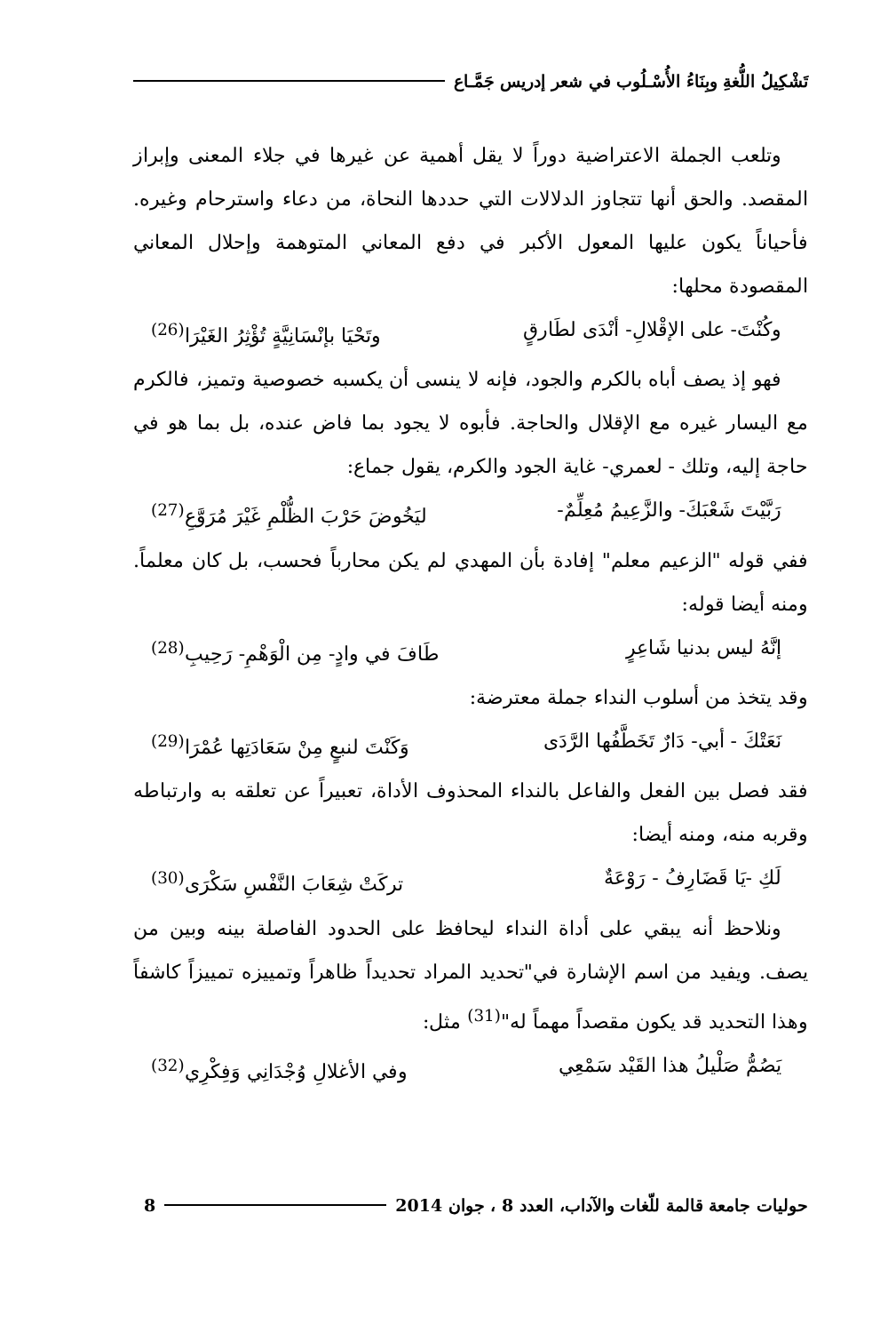تَشْكِيلُ اللُّغةِ وبِنَاءُ الأُسْـلُوب في شعر إدريس جَمَّـاع
وتلعب الجملة الاعتراضية دوراً لا يقل أهمية عن غيرها في جلاء المعنى وإبراز المقصد. والحق أنها تتجاوز الدلالات التي حددها النحاة، من دعاء واسترحام وغيره. فأحياناً يكون عليها المعول الأكبر في دفع المعاني المتوهمة وإحلال المعاني المقصودة محلها:
وكُنْتَ- على الإقْلالِ- أنْدَى لطَارقٍ وتَحْيَا بإنْسَانِيَّةٍ تُؤْثِرُ الغَيْرَا<sup>(26)</sup>
فهو إذ يصف أباه بالكرم والجود، فإنه لا ينسى أن يكسبه خصوصية وتميز، فالكرم مع اليسار غيره مع الإقلال والحاجة. فأبوه لا يجود بما فاض عنده، بل بما هو في حاجة إليه، وتلك - لعمري- غاية الجود والكرم، يقول جماع:
رَبَّيْتَ شَعْبَكَ- والزَّعِيمُ مُعِلِّمٌ- ليَخُوضَ حَرْبَ الظُّلْمِ غَيْرَ مُرَوَّعِ<sup>(27)</sup>
ففي قوله "الزعيم معلم" إفادة بأن المهدي لم يكن محارباً فحسب، بل كان معلماً. ومنه أيضا قوله:
إنَّهُ ليس بدنيا شَاعِرٍ طَافَ في وادٍ- مِن الْوَهْمِ- رَحِيبِ<sup>(28)</sup>
وقد يتخذ من أسلوب النداء جملة معترضة:
نَعَتْكَ - أبي- دَارٌ تَخَطَّفُها الرَّدَى وَكَنْتَ لنبعٍ مِنْ سَعَادَتِها عُمْرَا<sup>(29)</sup>
فقد فصل بين الفعل والفاعل بالنداء المحذوف الأداة، تعبيراً عن تعلقه به وارتباطه وقربه منه، ومنه أيضا:
لَكِ -يَا قَضَارِفُ - رَوْعَةٌ تركَتْ شِعَابَ النَّفْسِ سَكْرَى<sup>(30)</sup>
ونلاحظ أنه يبقي على أداة النداء ليحافظ على الحدود الفاصلة بينه وبين من يصف. ويفيد من اسم الإشارة في"تحديد المراد تحديداً ظاهراً وتمييزه تمييزاً كاشفاً وهذا التحديد قد يكون مقصداً مهماً له"<sup>(31)</sup> مثل:
يَصُمُّ صَلْيلُ هذا القَيْد سَمْعِي وفي الأغلالِ وُجْدَانِي وَفِكْرِي<sup>(32)</sup>
حوليات جامعة قالمة للّغات والآداب، العدد 8 ، جوان 2014 8